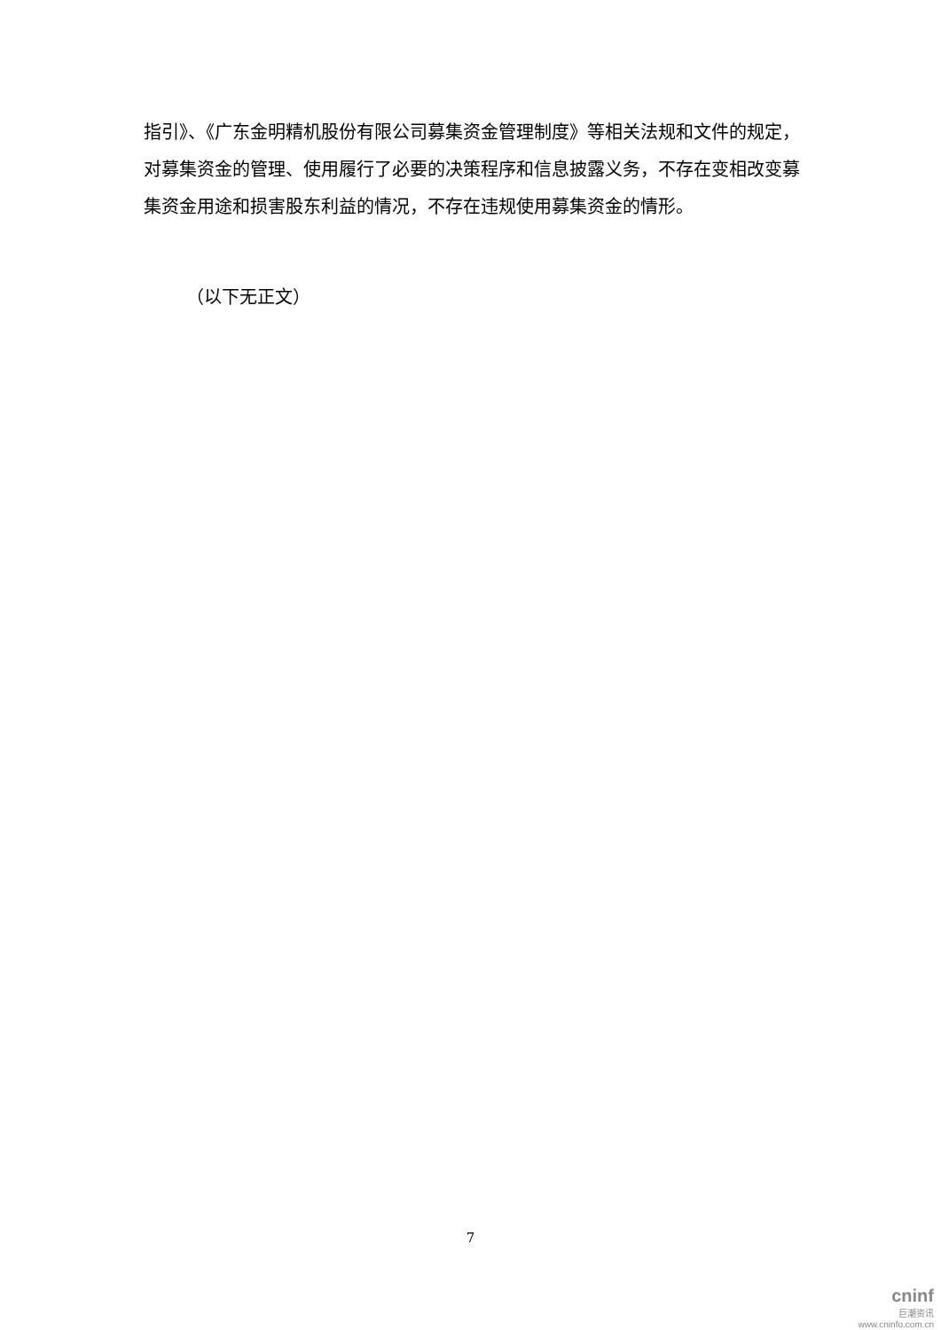指引》、《广东金明精机股份有限公司募集资金管理制度》等相关法规和文件的规定，对募集资金的管理、使用履行了必要的决策程序和信息披露义务，不存在变相改变募集资金用途和损害股东利益的情况，不存在违规使用募集资金的情形。
（以下无正文）
7
cninf
巨潮资讯
www.cninfo.com.cn